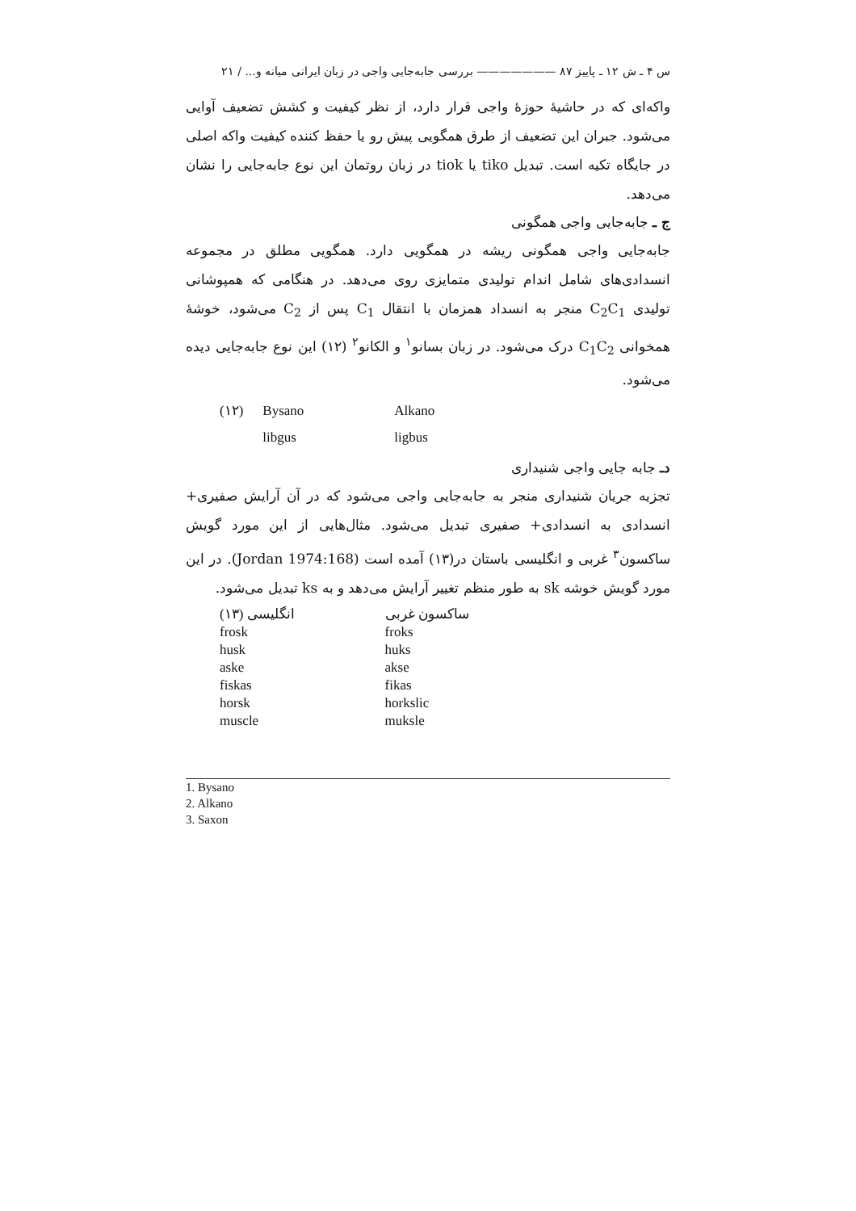س ۴ ـ ش ۱۲ ـ پاییز ۸۷ ——————— بررسی جابه‌جایی واجی در زبان ایرانی میانه و... / ۲۱
واکه‌ای که در حاشیهٔ حوزهٔ واجی قرار دارد، از نظر کیفیت و کشش تضعیف آوایی می‌شود. جبران این تضعیف از طرق همگویی پیش رو یا حفظ کننده کیفیت واکه اصلی در جایگاه تکیه است. تبدیل tiko یا tiok در زبان روتمان این نوع جابه‌جایی را نشان می‌دهد.
ج ـ جابه‌جایی واجی همگونی
جابه‌جایی واجی همگونی ریشه در همگویی دارد. همگویی مطلق در مجموعه انسدادی‌های شامل اندام تولیدی متمایزی روی می‌دهد. در هنگامی که همپوشانی تولیدی C<sub>2</sub>C<sub>1</sub> منجر به انسداد همزمان با انتقال C<sub>1</sub> پس از C<sub>2</sub> می‌شود، خوشهٔ همخوانی C<sub>1</sub>C<sub>2</sub> درک می‌شود. در زبان بسانو<sup>۱</sup> و الکانو<sup>۲</sup> (۱۲) این نوع جابه‌جایی دیده می‌شود.
| (۱۲) | Bysano | Alkano |
| | libgus | ligbus |
دـ جابه جایی واجی شنیداری
تجزیه جریان شنیداری منجر به جابه‌جایی واجی می‌شود که در آن آرایش صفیری+ انسدادی به انسدادی+ صفیری تبدیل می‌شود. مثال‌هایی از این مورد گویش ساکسون<sup>۳</sup> غربی و انگلیسی باستان در(۱۳) آمده است (Jordan 1974:168). در این مورد گویش خوشه sk به طور منظم تغییر آرایش می‌دهد و به ks تبدیل می‌شود.
| (۱۳) انگلیسی | ساکسون غربی |
| --- | --- |
| frosk | froks |
| husk | huks |
| aske | akse |
| fiskas | fikas |
| horsk | horkslic |
| muscle | muksle |
1. Bysano
2. Alkano
3. Saxon